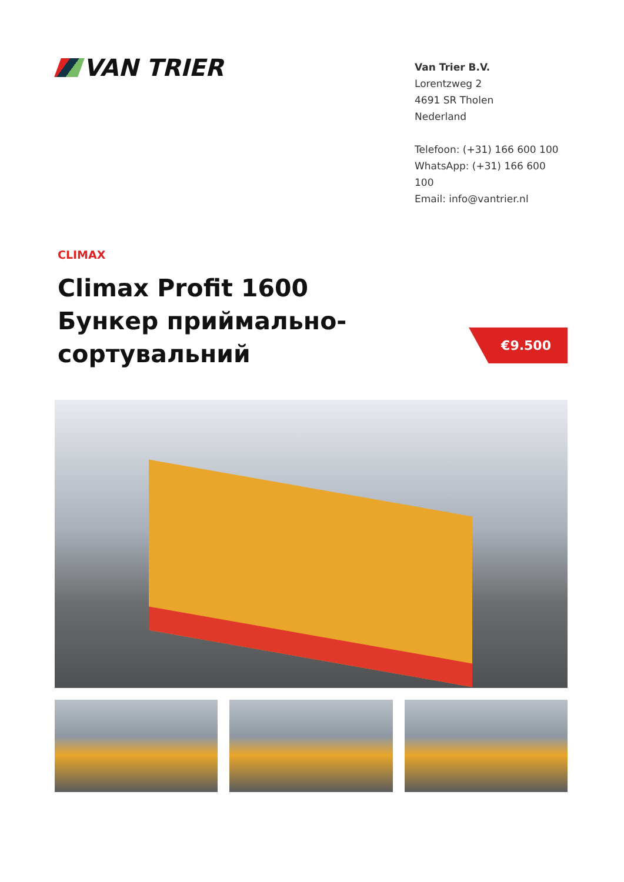VAN TRIER
Van Trier B.V.
Lorentzweg 2
4691 SR Tholen
Nederland
Telefoon: (+31) 166 600 100
WhatsApp: (+31) 166 600 100
Email: info@vantrier.nl
CLIMAX
Climax Profit 1600 Бункер приймально-сортувальний
€9.500